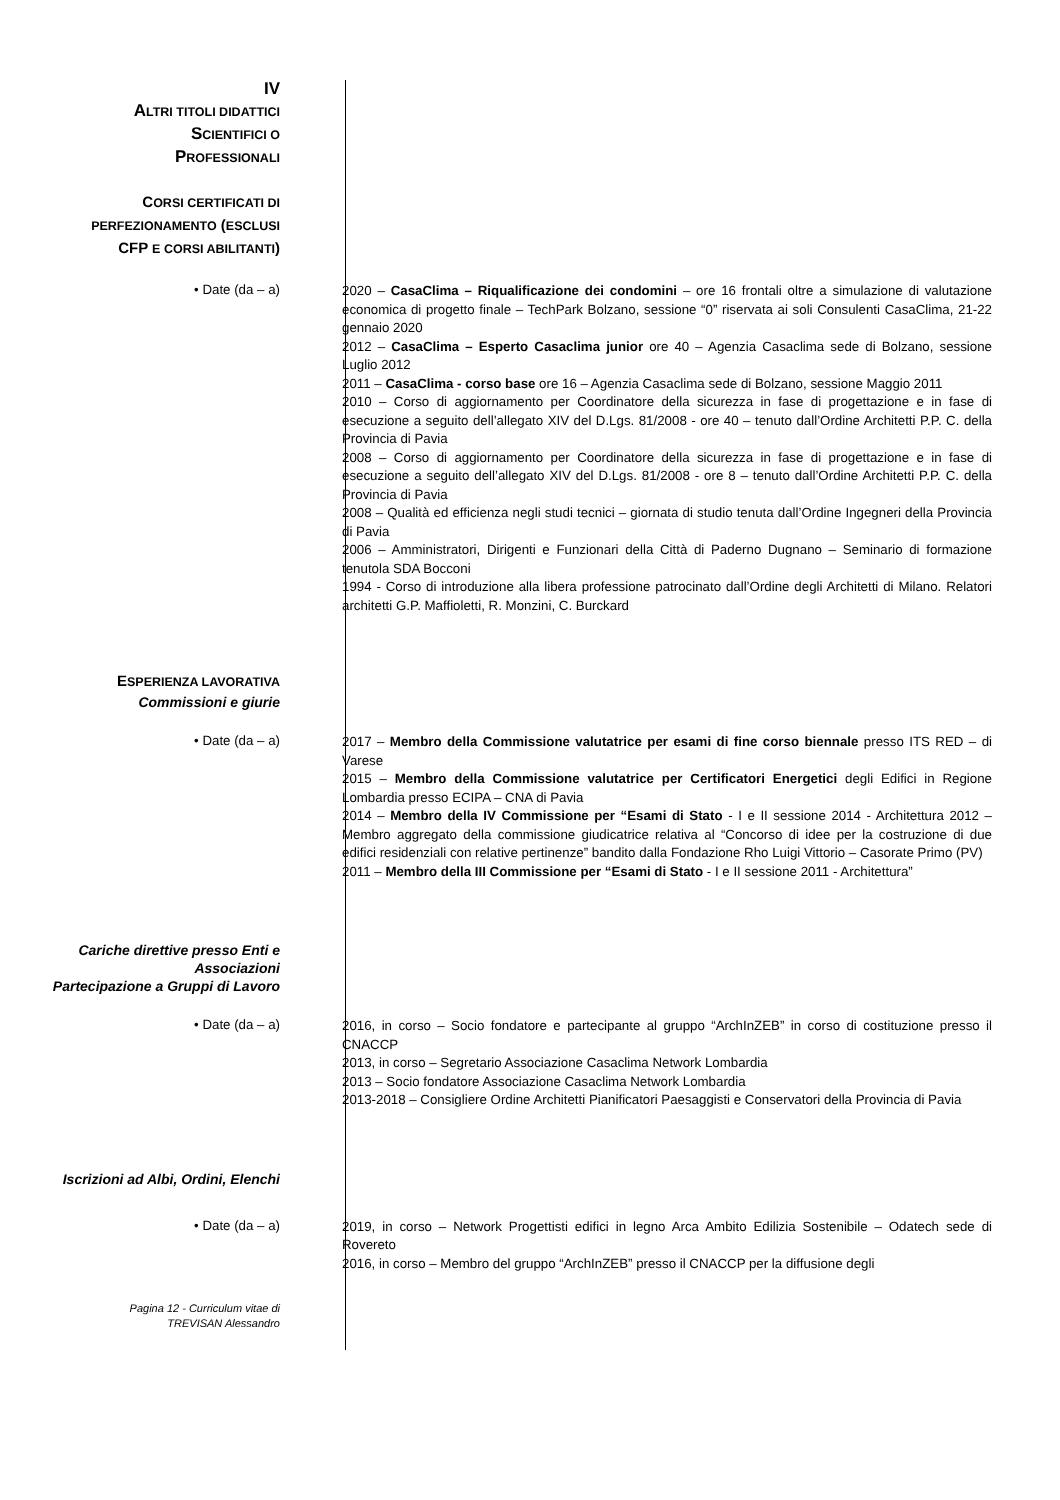IV
ALTRI TITOLI DIDATTICI
SCIENTIFICI O
PROFESSIONALI
CORSI CERTIFICATI DI
PERFEZIONAMENTO (ESCLUSI
CFP E CORSI ABILITANTI)
• Date (da – a)
2020 – CasaClima – Riqualificazione dei condomini – ore 16 frontali oltre a simulazione di valutazione economica di progetto finale – TechPark Bolzano, sessione “0” riservata ai soli Consulenti CasaClima, 21-22 gennaio 2020
2012 – CasaClima – Esperto Casaclima junior ore 40 – Agenzia Casaclima sede di Bolzano, sessione Luglio 2012
2011 – CasaClima - corso base ore 16 – Agenzia Casaclima sede di Bolzano, sessione Maggio 2011
2010 – Corso di aggiornamento per Coordinatore della sicurezza in fase di progettazione e in fase di esecuzione a seguito dell’allegato XIV del D.Lgs. 81/2008 - ore 40 – tenuto dall’Ordine Architetti P.P. C. della Provincia di Pavia
2008 – Corso di aggiornamento per Coordinatore della sicurezza in fase di progettazione e in fase di esecuzione a seguito dell’allegato XIV del D.Lgs. 81/2008 - ore 8 – tenuto dall’Ordine Architetti P.P. C. della Provincia di Pavia
2008 – Qualità ed efficienza negli studi tecnici – giornata di studio tenuta dall’Ordine Ingegneri della Provincia di Pavia
2006 – Amministratori, Dirigenti e Funzionari della Città di Paderno Dugnano – Seminario di formazione tenutola SDA Bocconi
1994 - Corso di introduzione alla libera professione patrocinato dall’Ordine degli Architetti di Milano. Relatori architetti G.P. Maffioletti, R. Monzini, C. Burckard
ESPERIENZA LAVORATIVA
Commissioni e giurie
• Date (da – a)
2017 – Membro della Commissione valutatrice per esami di fine corso biennale presso ITS RED – di Varese
2015 – Membro della Commissione valutatrice per Certificatori Energetici degli Edifici in Regione Lombardia presso ECIPA – CNA di Pavia
2014 – Membro della IV Commissione per “Esami di Stato - I e II sessione 2014 - Architettura 2012 – Membro aggregato della commissione giudicatrice relativa al “Concorso di idee per la costruzione di due edifici residenziali con relative pertinenze” bandito dalla Fondazione Rho Luigi Vittorio – Casorate Primo (PV)
2011 – Membro della III Commissione per “Esami di Stato - I e II sessione 2011 - Architettura”
Cariche direttive presso Enti e Associazioni
Partecipazione a Gruppi di Lavoro
• Date (da – a)
2016, in corso – Socio fondatore e partecipante al gruppo “ArchInZEB” in corso di costituzione presso il CNACCP
2013, in corso – Segretario Associazione Casaclima Network Lombardia
2013 – Socio fondatore Associazione Casaclima Network Lombardia
2013-2018 – Consigliere Ordine Architetti Pianificatori Paesaggisti e Conservatori della Provincia di Pavia
Iscrizioni ad Albi, Ordini, Elenchi
• Date (da – a)
2019, in corso – Network Progettisti edifici in legno Arca Ambito Edilizia Sostenibile – Odatech sede di Rovereto
2016, in corso – Membro del gruppo “ArchInZEB” presso il CNACCP per la diffusione degli
Pagina 12 - Curriculum vitae di
TREVISAN Alessandro